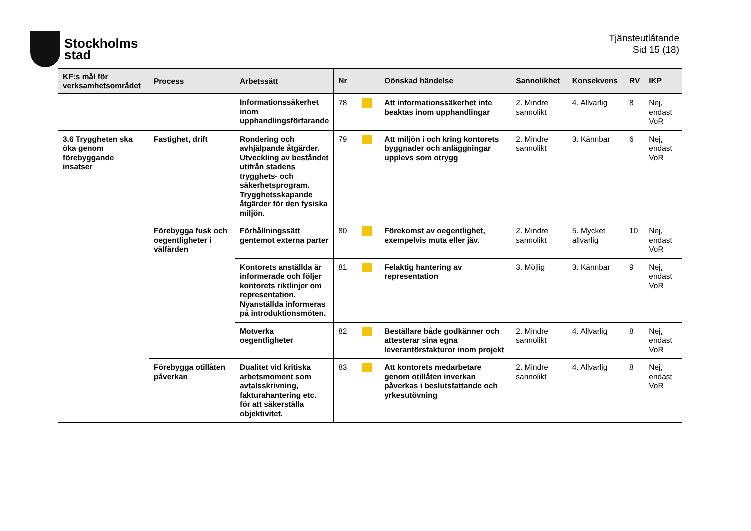Stockholms
stad
Tjänsteutlåtande
Sid 15 (18)
| KF:s mål för verksamhetsområdet | Process | Arbetssätt | Nr | | Oönskad händelse | Sannolikhet | Konsekvens | RV | IKP |
| --- | --- | --- | --- | --- | --- | --- | --- | --- | --- |
| | | Informationssäkerhet inom upphandlingsförfarande | 78 | | Att informationssäkerhet inte beaktas inom upphandlingar | 2. Mindre sannolikt | 4. Allvarlig | 8 | Nej, endast VoR |
| 3.6 Tryggheten ska öka genom förebyggande insatser | Fastighet, drift | Rondering och avhjälpande åtgärder. Utveckling av beståndet utifrån stadens trygghets- och säkerhetsprogram. Trygghetsskapande åtgärder för den fysiska miljön. | 79 | | Att miljön i och kring kontorets byggnader och anläggningar upplevs som otrygg | 2. Mindre sannolikt | 3. Kännbar | 6 | Nej, endast VoR |
| | Förebygga fusk och oegentligheter i välfärden | Förhållningssätt gentemot externa parter | 80 | | Förekomst av oegentlighet, exempelvis muta eller jäv. | 2. Mindre sannolikt | 5. Mycket allvarlig | 10 | Nej, endast VoR |
| | | Kontorets anställda är informerade och följer kontorets riktlinjer om representation. Nyanställda informeras på introduktionsmöten. | 81 | | Felaktig hantering av representation | 3. Möjlig | 3. Kännbar | 9 | Nej, endast VoR |
| | | Motverka oegentligheter | 82 | | Beställare både godkänner och attesterar sina egna leverantörsfakturor inom projekt | 2. Mindre sannolikt | 4. Allvarlig | 8 | Nej, endast VoR |
| | Förebygga otillåten påverkan | Dualitet vid kritiska arbetsmoment som avtalsskrivning, fakturahantering etc. för att säkerställa objektivitet. | 83 | | Att kontorets medarbetare genom otillåten inverkan påverkas i beslutsfattande och yrkesutövning | 2. Mindre sannolikt | 4. Allvarlig | 8 | Nej, endast VoR |